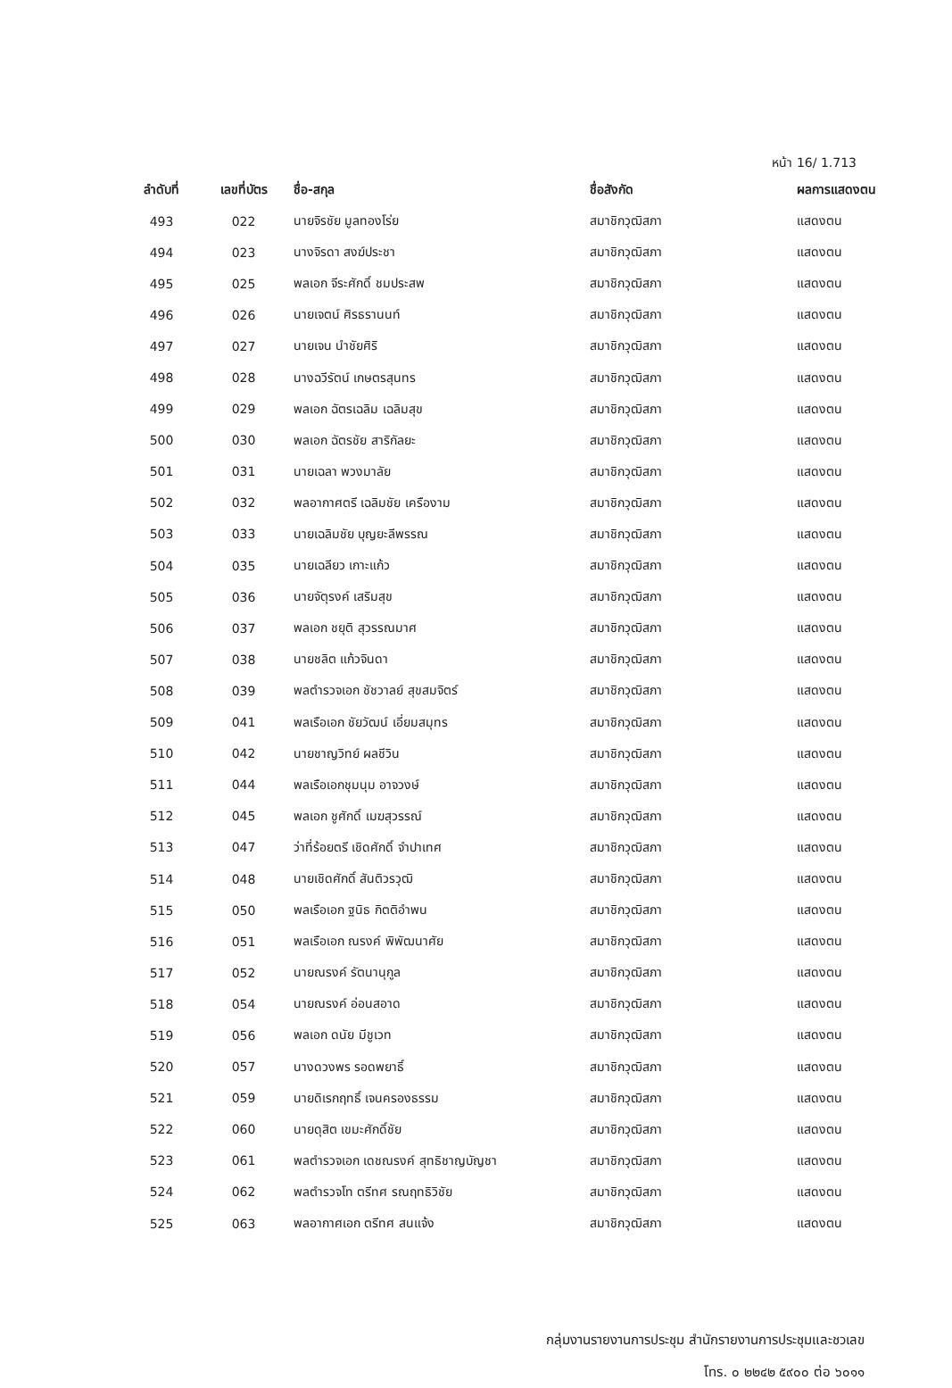หน้า 16/ 1.713
| ลำดับที่ | เลขที่บัตร | ชื่อ-สกุล | ชื่อสังกัด | ผลการแสดงตน |
| --- | --- | --- | --- | --- |
| 493 | 022 | นายจิรชัย มูลทองโร่ย | สมาชิกวุฒิสภา | แสดงตน |
| 494 | 023 | นางจิรดา สงฆ์ประชา | สมาชิกวุฒิสภา | แสดงตน |
| 495 | 025 | พลเอก จีระศักดิ์ ชมประสพ | สมาชิกวุฒิสภา | แสดงตน |
| 496 | 026 | นายเจตน์ ศิรธรานนท์ | สมาชิกวุฒิสภา | แสดงตน |
| 497 | 027 | นายเจน นำชัยศิริ | สมาชิกวุฒิสภา | แสดงตน |
| 498 | 028 | นางฉวีรัตน์ เกษตรสุนทร | สมาชิกวุฒิสภา | แสดงตน |
| 499 | 029 | พลเอก ฉัตรเฉลิม เฉลิมสุข | สมาชิกวุฒิสภา | แสดงตน |
| 500 | 030 | พลเอก ฉัตรชัย สาริกัลยะ | สมาชิกวุฒิสภา | แสดงตน |
| 501 | 031 | นายเฉลา พวงมาลัย | สมาชิกวุฒิสภา | แสดงตน |
| 502 | 032 | พลอากาศตรี เฉลิมชัย เครืองาม | สมาชิกวุฒิสภา | แสดงตน |
| 503 | 033 | นายเฉลิมชัย บุญยะลีพรรณ | สมาชิกวุฒิสภา | แสดงตน |
| 504 | 035 | นายเฉลียว เกาะแก้ว | สมาชิกวุฒิสภา | แสดงตน |
| 505 | 036 | นายจัตุรงค์ เสริมสุข | สมาชิกวุฒิสภา | แสดงตน |
| 506 | 037 | พลเอก ชยุติ สุวรรณมาศ | สมาชิกวุฒิสภา | แสดงตน |
| 507 | 038 | นายชลิต แก้วจินดา | สมาชิกวุฒิสภา | แสดงตน |
| 508 | 039 | พลตำรวจเอก ชัชวาลย์ สุขสมจิตร์ | สมาชิกวุฒิสภา | แสดงตน |
| 509 | 041 | พลเรือเอก ชัยวัฒน์ เอี่ยมสมุทร | สมาชิกวุฒิสภา | แสดงตน |
| 510 | 042 | นายชาญวิทย์ ผลชีวิน | สมาชิกวุฒิสภา | แสดงตน |
| 511 | 044 | พลเรือเอกชุมนุม อาจวงษ์ | สมาชิกวุฒิสภา | แสดงตน |
| 512 | 045 | พลเอก ชูศักดิ์ เมฆสุวรรณ์ | สมาชิกวุฒิสภา | แสดงตน |
| 513 | 047 | ว่าที่ร้อยตรี เชิดศักดิ์ จำปาเทศ | สมาชิกวุฒิสภา | แสดงตน |
| 514 | 048 | นายเชิดศักดิ์ สันติวรวุฒิ | สมาชิกวุฒิสภา | แสดงตน |
| 515 | 050 | พลเรือเอก ฐนิธ กิตติอำพน | สมาชิกวุฒิสภา | แสดงตน |
| 516 | 051 | พลเรือเอก ณรงค์ พิพัฒนาศัย | สมาชิกวุฒิสภา | แสดงตน |
| 517 | 052 | นายณรงค์ รัตนานุกูล | สมาชิกวุฒิสภา | แสดงตน |
| 518 | 054 | นายณรงค์ อ่อนสอาด | สมาชิกวุฒิสภา | แสดงตน |
| 519 | 056 | พลเอก ดนัย มีชูเวท | สมาชิกวุฒิสภา | แสดงตน |
| 520 | 057 | นางดวงพร รอดพยาธิ์ | สมาชิกวุฒิสภา | แสดงตน |
| 521 | 059 | นายดิเรกฤทธิ์ เจนครองธรรม | สมาชิกวุฒิสภา | แสดงตน |
| 522 | 060 | นายดุสิต เขมะศักดิ์ชัย | สมาชิกวุฒิสภา | แสดงตน |
| 523 | 061 | พลตำรวจเอก เดชณรงค์ สุทธิชาญบัญชา | สมาชิกวุฒิสภา | แสดงตน |
| 524 | 062 | พลตำรวจโท ตรีทศ รณฤทธิวิชัย | สมาชิกวุฒิสภา | แสดงตน |
| 525 | 063 | พลอากาศเอก ตรีทศ สนแจ้ง | สมาชิกวุฒิสภา | แสดงตน |
กลุ่มงานรายงานการประชุม สำนักรายงานการประชุมและชวเลข
โทร. ๐ ๒๒๔๒ ๕๙๐๐ ต่อ ๖๐๑๑